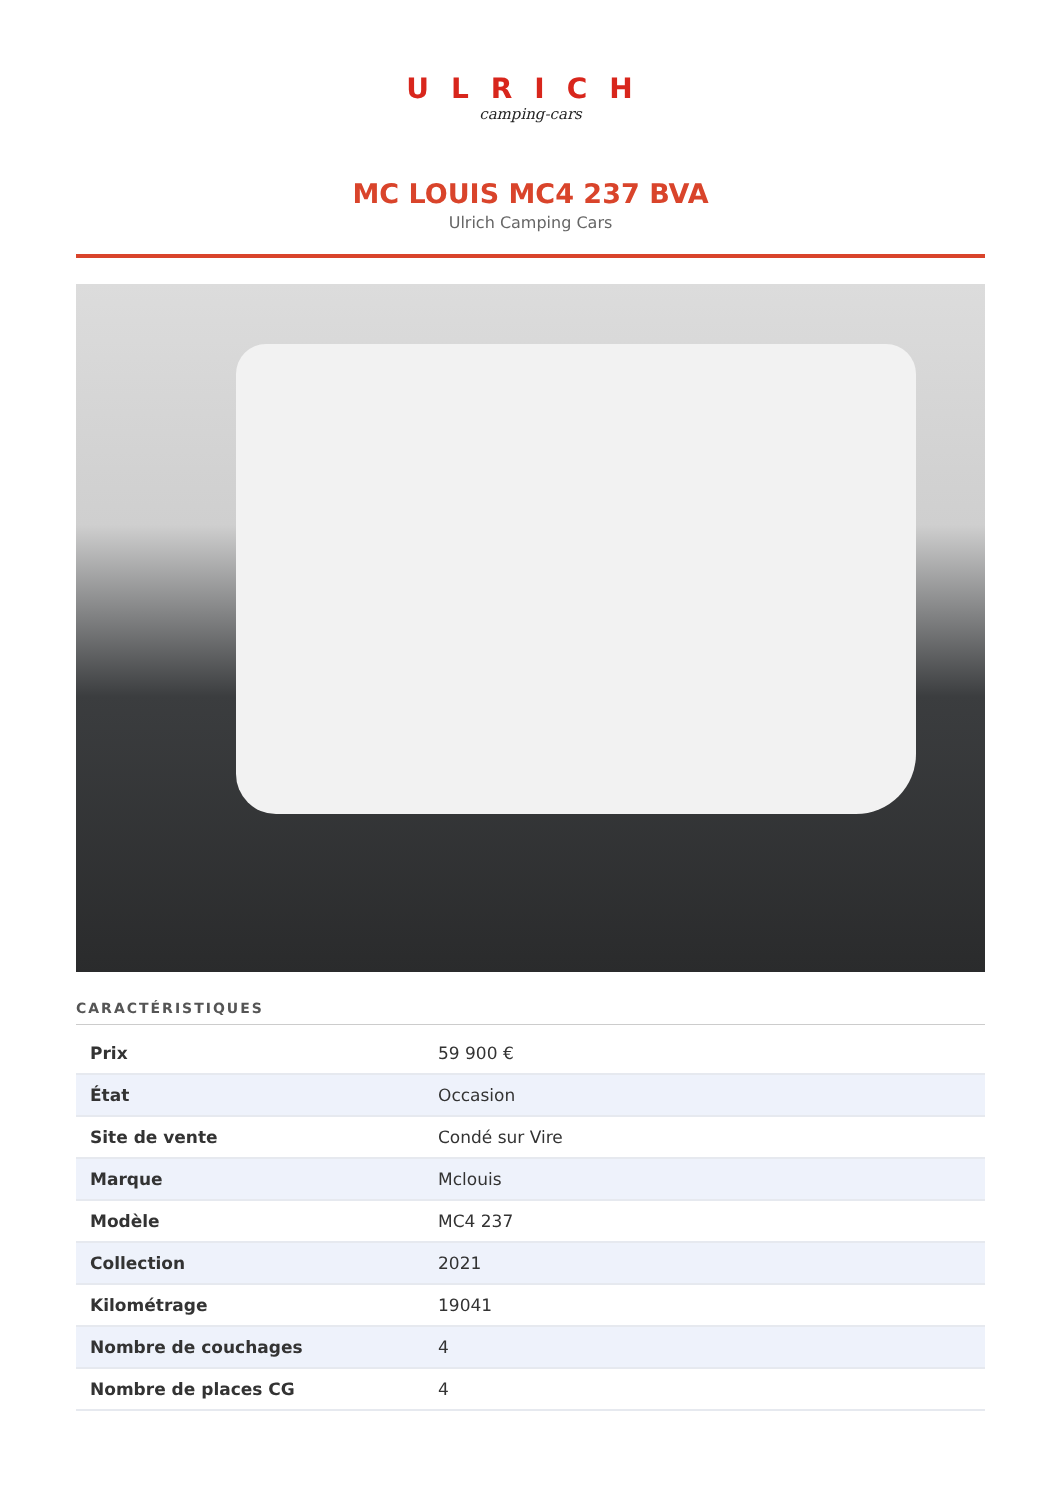ULRICH
camping-cars
MC LOUIS MC4 237 BVA
Ulrich Camping Cars
CARACTÉRISTIQUES
| Prix | 59 900 € |
| État | Occasion |
| Site de vente | Condé sur Vire |
| Marque | Mclouis |
| Modèle | MC4 237 |
| Collection | 2021 |
| Kilométrage | 19041 |
| Nombre de couchages | 4 |
| Nombre de places CG | 4 |